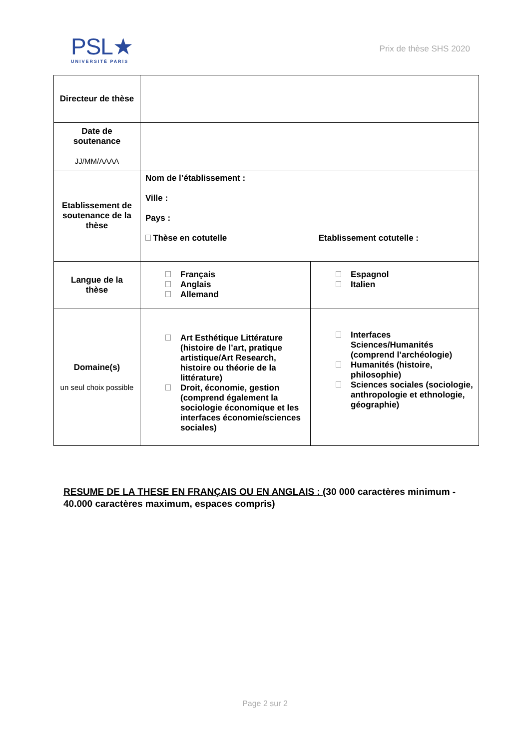PSL★
UNIVERSITÉ PARIS
Prix de thèse SHS 2020
| Directeur de thèse | | |
| Date de soutenance JJ/MM/AAAA | | |
| Etablissement de soutenance de la thèse | Nom de l’établissement : Ville : Pays : Thèse en cotutelle Etablissement cotutelle : | |
| Langue de la thèse | Français Anglais Allemand | Espagnol Italien |
| Domaine(s) un seul choix possible | Art Esthétique Littérature (histoire de l’art, pratique artistique/Art Research, histoire ou théorie de la littérature) Droit, économie, gestion (comprend également la sociologie économique et les interfaces économie/sciences sociales) | Interfaces Sciences/Humanités (comprend l’archéologie) Humanités (histoire, philosophie) Sciences sociales (sociologie, anthropologie et ethnologie, géographie) |
RESUME DE LA THESE EN FRANÇAIS OU EN ANGLAIS : (30 000 caractères minimum - 40.000 caractères maximum, espaces compris)
Page 2 sur 2